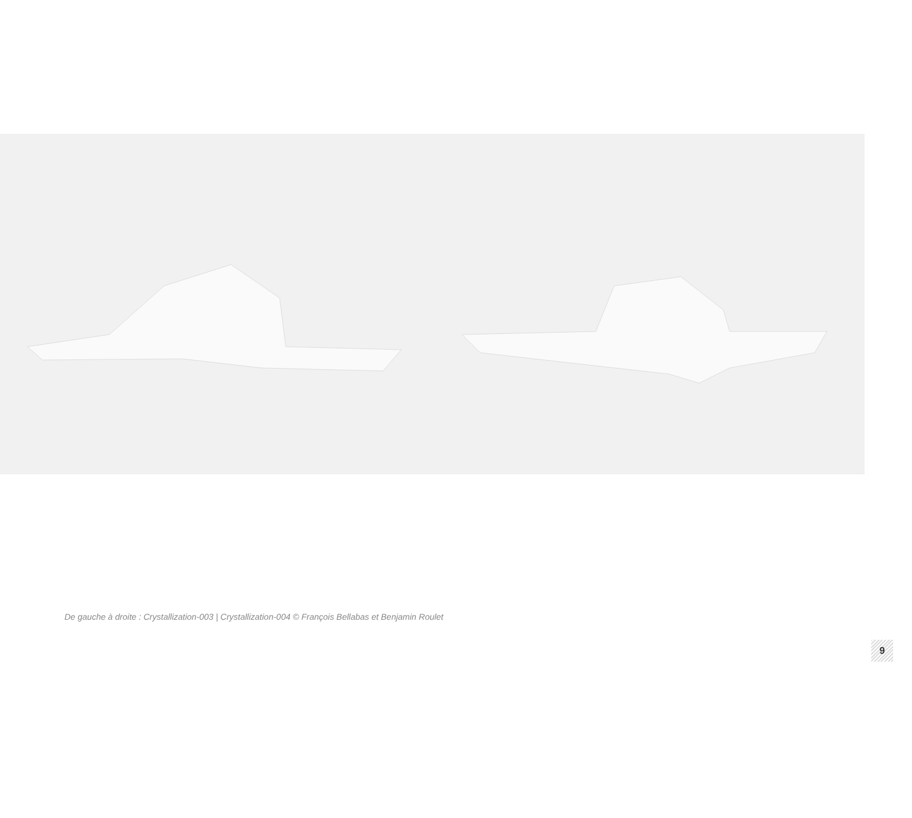De gauche à droite : Crystallization-003 | Crystallization-004 © François Bellabas et Benjamin Roulet
9